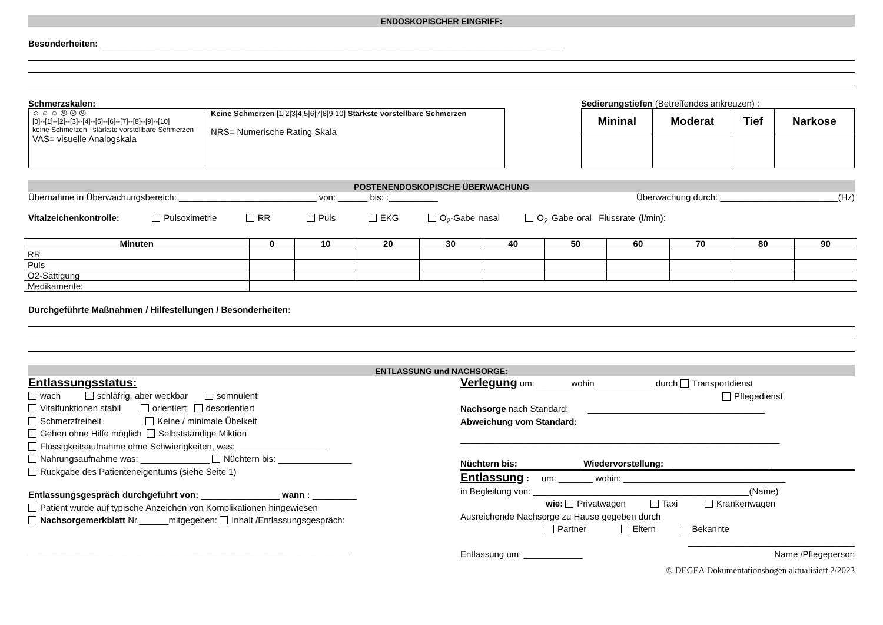ENDOSKOPISCHER EINGRIFF:
Besonderheiten: ______________________________________________________________________________________________
Schmerzskalen:
| ☺ ☺ ☺ ☹ ☹ ☹ [0]--[1]--[2]--[3]--[4]--[5]--[6]--[7]--[8]--[9]--[10] keine Schmerzen stärkste vorstellbare Schmerzen VAS= visuelle Analogskala | Keine Schmerzen [1/2/3/4/5/6/7/8/9/10] Stärkste vorstellbare Schmerzen NRS= Numerische Rating Skala |
Sedierungstiefen (Betreffendes ankreuzen) :
| Mininal | Moderat | Tief | Narkose |
| --- | --- | --- | --- |
POSTENENDOSKOPISCHE ÜBERWACHUNG
Übernahme in Überwachungsbereich: ____________________________ von: ______ bis: :__________ Überwachung durch: ________________________(Hz)
Vitalzeichenkontrolle: Pulsoximetrie RR Puls EKG O<sub>2</sub>-Gabe nasal O<sub>2</sub> Gabe oral Flussrate (l/min):
| Minuten | 0 | 10 | 20 | 30 | 40 | 50 | 60 | 70 | 80 | 90 |
| --- | --- | --- | --- | --- | --- | --- | --- | --- | --- | --- |
| RR | | | | | | | | | | |
| Puls | | | | | | | | | | |
| O2-Sättigung | | | | | | | | | | |
| Medikamente: | | | | | | | | | | |
Durchgeführte Maßnahmen / Hilfestellungen / Besonderheiten:
ENTLASSUNG und NACHSORGE:
Entlassungsstatus:
wach schläfrig, aber weckbar somnulent
Vitalfunktionen stabil orientiert desorientiert
Schmerzfreiheit Keine / minimale Übelkeit
Gehen ohne Hilfe möglich Selbstständige Miktion
Flüssigkeitsaufnahme ohne Schwierigkeiten, was: __________________
Nahrungsaufnahme was: ______________ Nüchtern bis: _______________
Rückgabe des Patienteneigentums (siehe Seite 1)
Entlassungsgespräch durchgeführt von: ________________ wann : _________
Patient wurde auf typische Anzeichen von Komplikationen hingewiesen
Nachsorgemerkblatt Nr.______mitgegeben: Inhalt /Entlassungsgespräch:
__________________________________________________________________
Verlegung um: _______wohin____________ durch Transportdienst
Pflegedienst
Nachsorge nach Standard: ____________________________________
Abweichung vom Standard:
_________________________________________________________________
Nüchtern bis:_____________ Wiedervorstellung: ____________________
Entlassung : um: _______ wohin: _________________________________
in Begleitung von: ____________________________________________(Name)
wie: Privatwagen Taxi Krankenwagen
Ausreichende Nachsorge zu Hause gegeben durch
Partner Eltern Bekannte
__________________________________
Entlassung um: ____________ Name /Pflegeperson
© DEGEA Dokumentationsbogen aktualisiert 2/2023